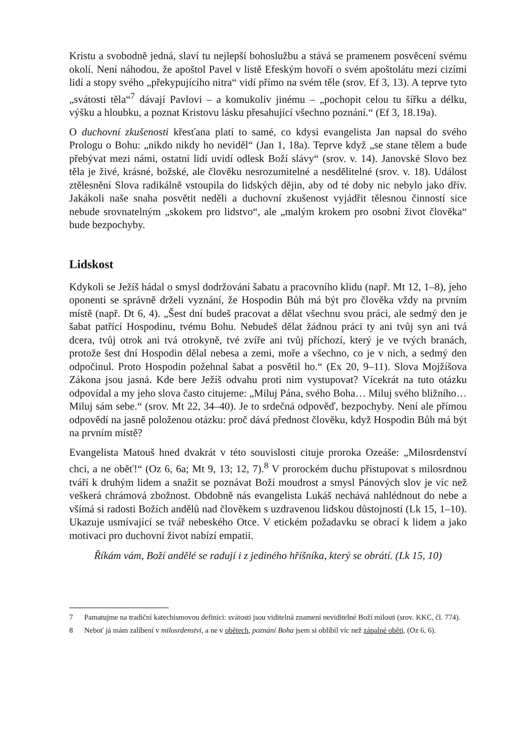Kristu a svobodně jedná, slaví tu nejlepší bohoslužbu a stává se pramenem posvěcení svému okolí. Není náhodou, že apoštol Pavel v listě Efeským hovoří o svém apoštolátu mezi cizími lidí a stopy svého „překypujícího nitra“ vidí přímo na svém těle (srov. Ef 3, 13). A teprve tyto „svátosti těla“<sup>7</sup> dávají Pavlovi – a komukoliv jinému – „pochopit celou tu šířku a délku, výšku a hloubku, a poznat Kristovu lásku přesahující všechno poznání.“ (Ef 3, 18.19a).
O duchovní zkušenosti křesťana platí to samé, co kdysi evangelista Jan napsal do svého Prologu o Bohu: „nikdo nikdy ho neviděl“ (Jan 1, 18a). Teprve když „se stane tělem a bude přebývat mezi námi, ostatní lidí uvidí odlesk Boží slávy“ (srov. v. 14). Janovské Slovo bez těla je živé, krásné, božské, ale člověku nesrozumitelné a nesdělitelné (srov. v. 18). Událost ztělesnění Slova radikálně vstoupila do lidských dějin, aby od té doby nic nebylo jako dřív. Jakákoli naše snaha posvětit neděli a duchovní zkušenost vyjádřit tělesnou činností sice nebude srovnatelným „skokem pro lidstvo“, ale „malým krokem pro osobní život člověka“ bude bezpochyby.
Lidskost
Kdykoli se Ježíš hádal o smysl dodržování šabatu a pracovního klidu (např. Mt 12, 1–8), jeho oponenti se správně drželi vyznání, že Hospodin Bůh má být pro člověka vždy na prvním místě (např. Dt 6, 4). „Šest dní budeš pracovat a dělat všechnu svou práci, ale sedmý den je šabat patřící Hospodinu, tvému Bohu. Nebudeš dělat žádnou práci ty ani tvůj syn ani tvá dcera, tvůj otrok ani tvá otrokyně, tvé zvíře ani tvůj příchozí, který je ve tvých branách, protože šest dní Hospodin dělal nebesa a zemi, moře a všechno, co je v nich, a sedmý den odpočinul. Proto Hospodin požehnal šabat a posvětil ho.“ (Ex 20, 9–11). Slova Mojžíšova Zákona jsou jasná. Kde bere Ježíš odvahu proti nim vystupovat? Vícekrát na tuto otázku odpovídal a my jeho slova často citujeme: „Miluj Pána, svého Boha… Miluj svého bližního… Miluj sám sebe.“ (srov. Mt 22, 34–40). Je to srdečná odpověď, bezpochyby. Není ale přímou odpovědí na jasně položenou otázku: proč dává přednost člověku, když Hospodin Bůh má být na prvním místě?
Evangelista Matouš hned dvakrát v této souvislosti cituje proroka Ozeáše: „Milosrdenství chci, a ne oběť!“ (Oz 6, 6a; Mt 9, 13; 12, 7).<sup>8</sup> V prorockém duchu přistupovat s milosrdnou tváří k druhým lidem a snažit se poznávat Boží moudrost a smysl Pánových slov je víc než veškerá chrámová zbožnost. Obdobně nás evangelista Lukáš nechává nahlédnout do nebe a všímá si radosti Božích andělů nad člověkem s uzdravenou lidskou důstojností (Lk 15, 1–10). Ukazuje usmívající se tvář nebeského Otce. V etickém požadavku se obrací k lidem a jako motivaci pro duchovní život nabízí empatii.
Říkám vám, Boží andělé se radují i z jediného hříšníka, který se obrátí. (Lk 15, 10)
7 Pamatujme na tradiční katechismovou definici: svátosti jsou viditelná znamení neviditelné Boží milosti (srov. KKC, čl. 774).
8 Neboť já mám zalíbení v milosrdenství, a ne v obětech, poznání Boha jsem si oblíbil víc než zápalné oběti. (Oz 6, 6).